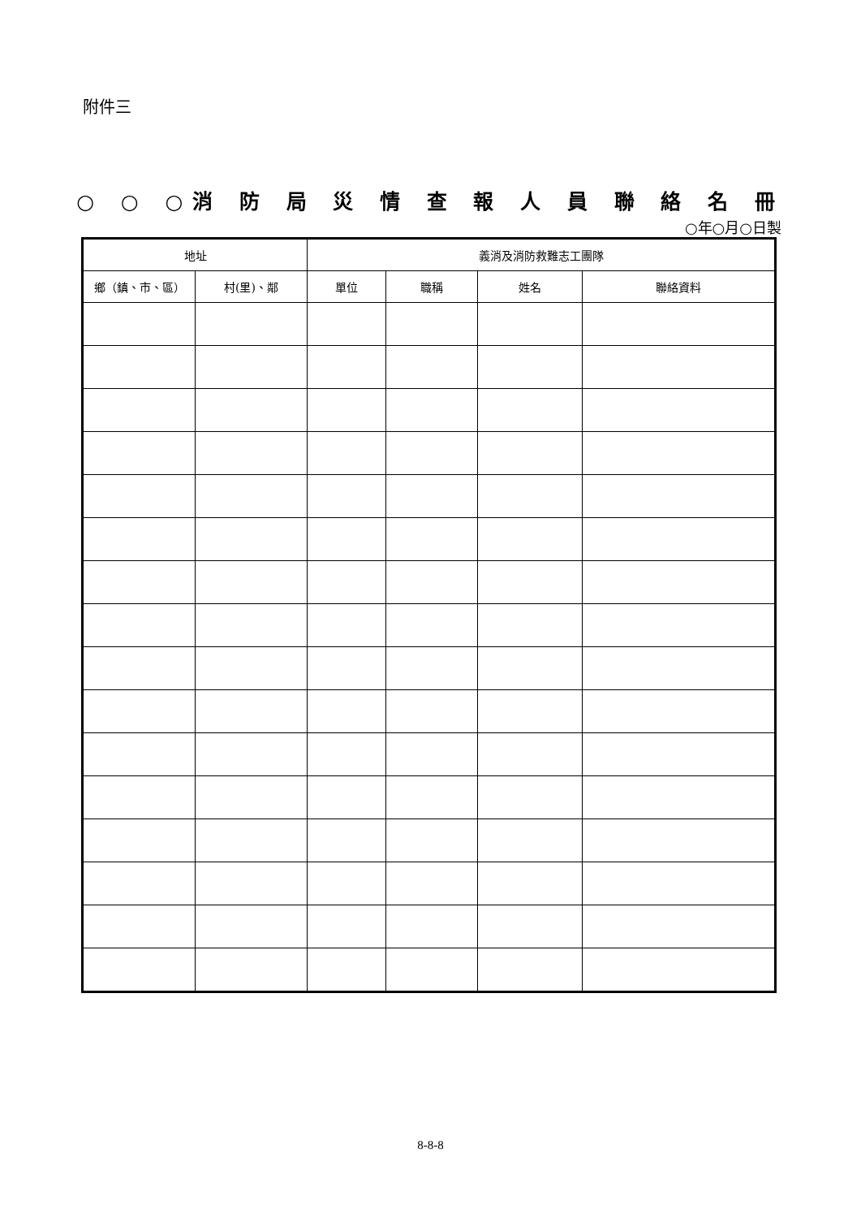附件三
○ ○ ○消 防 局 災 情 查 報 人 員 聯 絡 名 冊
○年○月○日製
| 地址 | | 義消及消防救難志工團隊 | | | |
| --- | --- | --- | --- | --- | --- |
| 鄉（鎮、市、區） | 村(里)、鄰 | 單位 | 職稱 | 姓名 | 聯絡資料 |
8-8-8